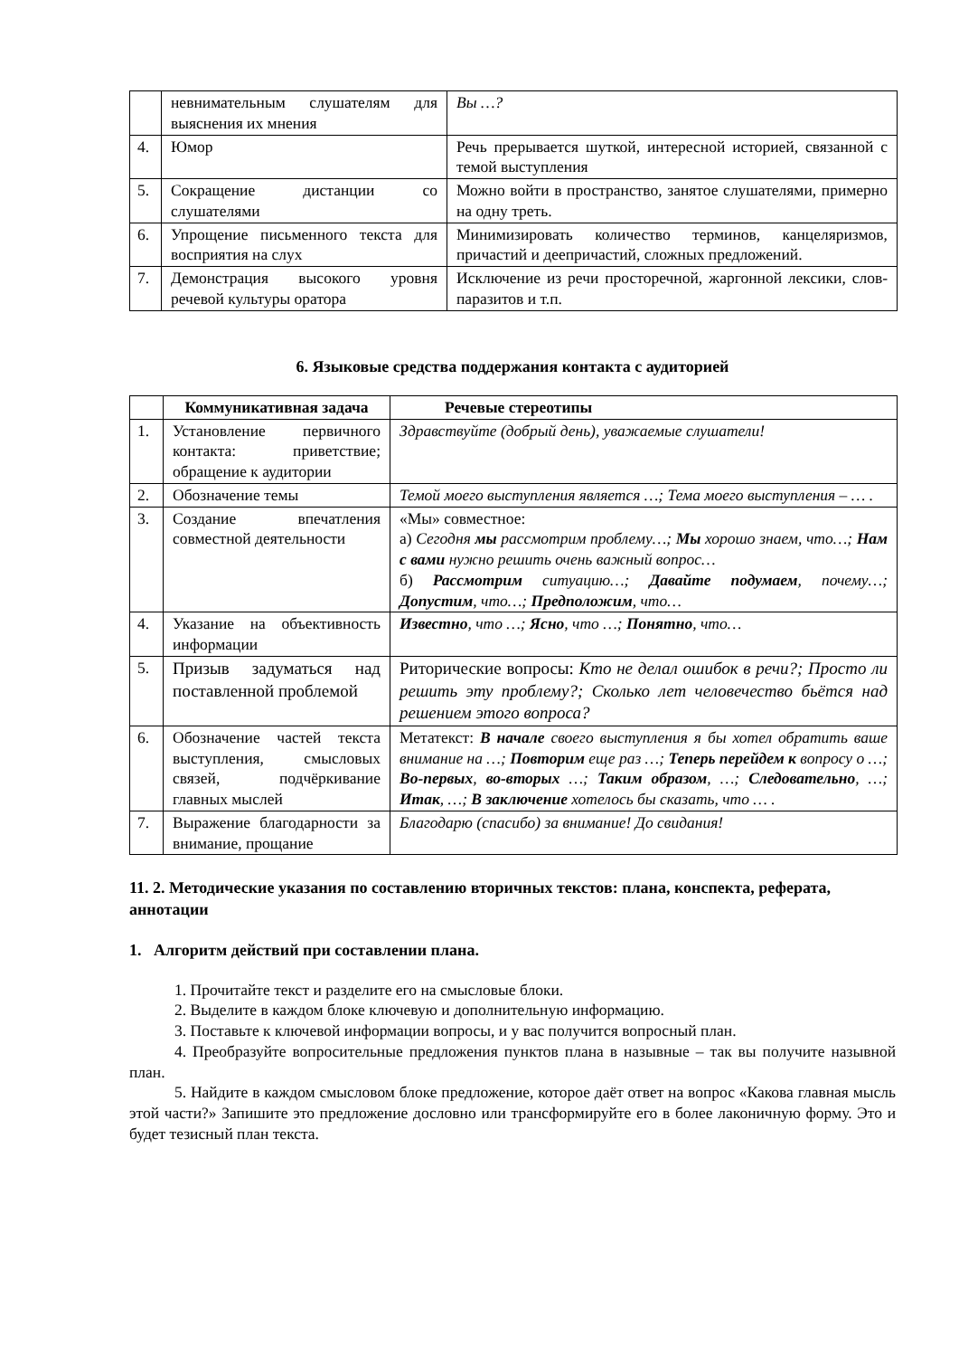| | невнимательным слушателям для выяснения их мнения | Вы …? |
| 4. | Юмор | Речь прерывается шуткой, интересной историей, связанной с темой выступления |
| 5. | Сокращение дистанции со слушателями | Можно войти в пространство, занятое слушателями, примерно на одну треть. |
| 6. | Упрощение письменного текста для восприятия на слух | Минимизировать количество терминов, канцеляризмов, причастий и деепричастий, сложных предложений. |
| 7. | Демонстрация высокого уровня речевой культуры оратора | Исключение из речи просторечной, жаргонной лексики, слов-паразитов и т.п. |
6. Языковые средства поддержания контакта с аудиторией
| | Коммуникативная задача | Речевые стереотипы |
| --- | --- | --- |
| 1. | Установление первичного контакта: приветствие; обращение к аудитории | Здравствуйте (добрый день), уважаемые слушатели! |
| 2. | Обозначение темы | Темой моего выступления является …; Тема моего выступления – … . |
| 3. | Создание впечатления совместной деятельности | «Мы» совместное: а) Сегодня мы рассмотрим проблему…; Мы хорошо знаем, что…; Нам с вами нужно решить очень важный вопрос… б) Рассмотрим ситуацию…; Давайте подумаем , почему…; Допустим , что…; Предположим , что… |
| 4. | Указание на объективность информации | Известно , что …; Ясно , что …; Понятно , что… |
| 5. | Призыв задуматься над поставленной проблемой | Риторические вопросы: Кто не делал ошибок в речи?; Просто ли решить эту проблему?; Сколько лет человечество бьётся над решением этого вопроса? |
| 6. | Обозначение частей текста выступления, смысловых связей, подчёркивание главных мыслей | Метатекст: В начале своего выступления я бы хотел обратить ваше внимание на …; Повторим еще раз …; Теперь перейдем к вопросу о …; Во-первых , во-вторых …; Таким образом , …; Следовательно , …; Итак , …; В заключение хотелось бы сказать, что … . |
| 7. | Выражение благодарности за внимание, прощание | Благодарю (спасибо) за внимание! До свидания! |
11. 2. Методические указания по составлению вторичных текстов: плана, конспекта, реферата, аннотации
1. Алгоритм действий при составлении плана.
1. Прочитайте текст и разделите его на смысловые блоки.
2. Выделите в каждом блоке ключевую и дополнительную информацию.
3. Поставьте к ключевой информации вопросы, и у вас получится вопросный план.
4. Преобразуйте вопросительные предложения пунктов плана в назывные – так вы получите назывной план.
5. Найдите в каждом смысловом блоке предложение, которое даёт ответ на вопрос «Какова главная мысль этой части?» Запишите это предложение дословно или трансформируйте его в более лаконичную форму. Это и будет тезисный план текста.